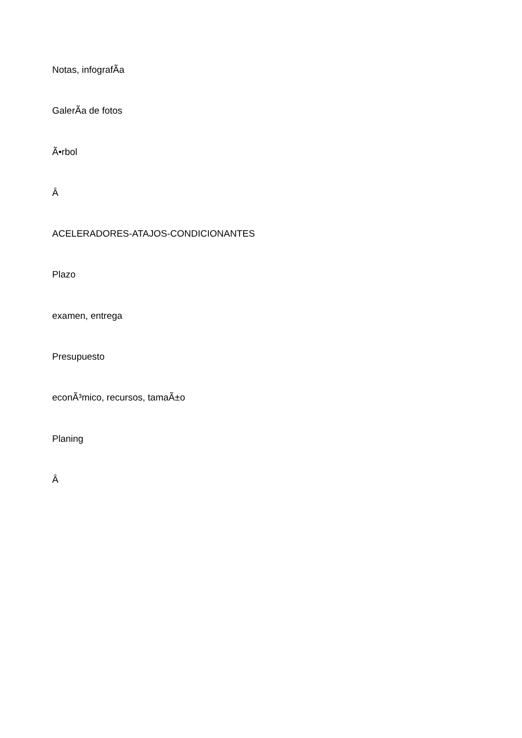Notas, infografÃ­a
GalerÃ­a de fotos
Ã•rbol
Â
ACELERADORES-ATAJOS-CONDICIONANTES
Plazo
examen, entrega
Presupuesto
econÃ³mico, recursos, tamaÃ±o
Planing
Â